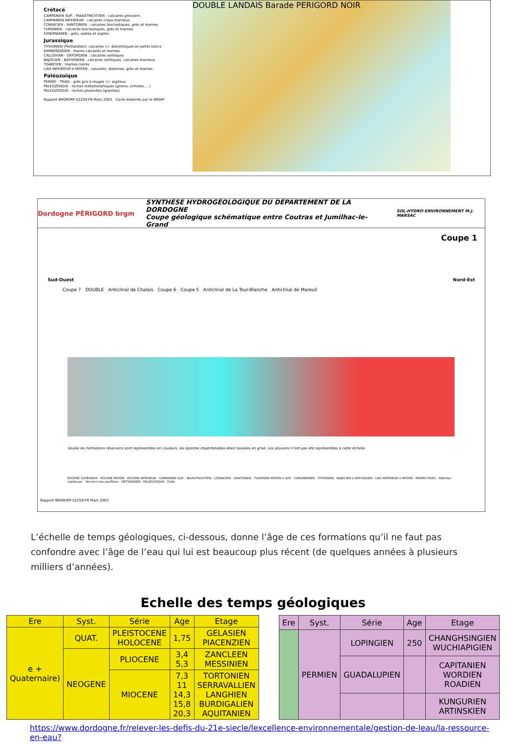Crétacé
CAMPANIEN SUP. - MAASTRICHTIEN : calcaires grossiers
CAMPANIEN INFERIEUR : calcaires crayo-marneux
CONIACIEN - SANTONIEN : calcaires bioclastiques, grès et marnes
TURONIEN : calcaires bioclastiques, grès et marnes
CENOMANIEN : grès, sables et argiles
Jurassique
TITHONIEN (Portlandien): calcaires +/- dolomitiques en petits bancs
KIMMERIDGIEN : marno-calcaires et marnes
CALLOVIAN - OXFORDIEN : calcaires oolitiques
BAJOCIEN - BATHONIEN : calcaires oolitiques, calcaires marneux
TOARCIEN : marnes noires
LIAS INFERIEUR à MOYEN : calcaires, dolomies, grès et marnes
Paléozoïque
PERMO - TRIAS : grès gris à rouges +/- argileux
PALEOZOIQUE : roches métamorphiques (gneiss, schistes, ...)
PALEOZOIQUE : roches plutonites (granites)
Rapport BRGM/RP-52259-FR Mars 2003 Carte élaborée par le BRGM
DOUBLE LANDAIS Barade PERIGORD NOIR
Dordogne PÉRIGORD brgm SYNTHÈSE HYDROGÉOLOGIQUE DU DÉPARTEMENT DE LA DORDOGNE
Coupe géologique schématique entre Coutras et Jumilhac-le-Grand SOL-HYDRO-ENVIRONNEMENT M.J. MARSAC
Coupe 1
Sud-Ouest Nord-Est
Coupe 7 DOUBLE Anticlinal de Chalais Coupe 6 Coupe 5 Anticlinal de La Tour-Blanche Anticlinal de Mareuil
Seules les formations réservoirs sont représentées en couleurs, les épontes imperméables étant laissées en grisé. Les alluvions n'ont pas été représentées à cette échelle.
EOCENE SUPERIEUR · EOCENE MOYEN · EOCENE INFERIEUR · CAMPANIEN SUP. - MAASTRICHTIEN · CONIACIEN - SANTONIEN · TURONIEN MOYEN à SUP. · CENOMANIEN · TITHONIEN · BAJOCIEN à OXFORDIEN · LIAS INFERIEUR à MOYEN · PERMO-TRIAS · Altérites argileuses · Terrains non aquifères · HETTANGIEN · PALEOZOIQUE · Faille
Rapport BRGM/RP-52259-FR Mars 2003
L’échelle de temps géologiques, ci-dessous, donne l’âge de ces formations qu’il ne faut pas confondre avec l’âge de l’eau qui lui est beaucoup plus récent (de quelques années à plusieurs milliers d’années).
Echelle des temps géologiques
| Ere | Syst. | Série | Age | Etage |
| --- | --- | --- | --- | --- |
| e + Quaternaire) | QUAT. | PLEISTOCENE HOLOCENE | 1,75 | GELASIEN PIACENZIEN |
| | NEOGENE | PLIOCENE | 3,4 5,3 | ZANCLEEN MESSINIEN |
| | | MIOCENE | 7,3 11 14,3 15,8 20,3 | TORTONIEN SERRAVALLIEN LANGHIEN BURDIGALIEN AQUITANIEN |
| Ere | Syst. | Série | Age | Etage |
| --- | --- | --- | --- | --- |
| | PERMIEN | LOPINGIEN | 250 | CHANGHSINGIEN WUCHIAPIGIEN |
| | | GUADALUPIEN | | CAPITANIEN WORDIEN ROADIEN |
| | | | | KUNGURIEN ARTINSKIEN |
https://www.dordogne.fr/relever-les-defis-du-21e-siecle/lexcellence-environnementale/gestion-de-leau/la-ressource-en-eau?